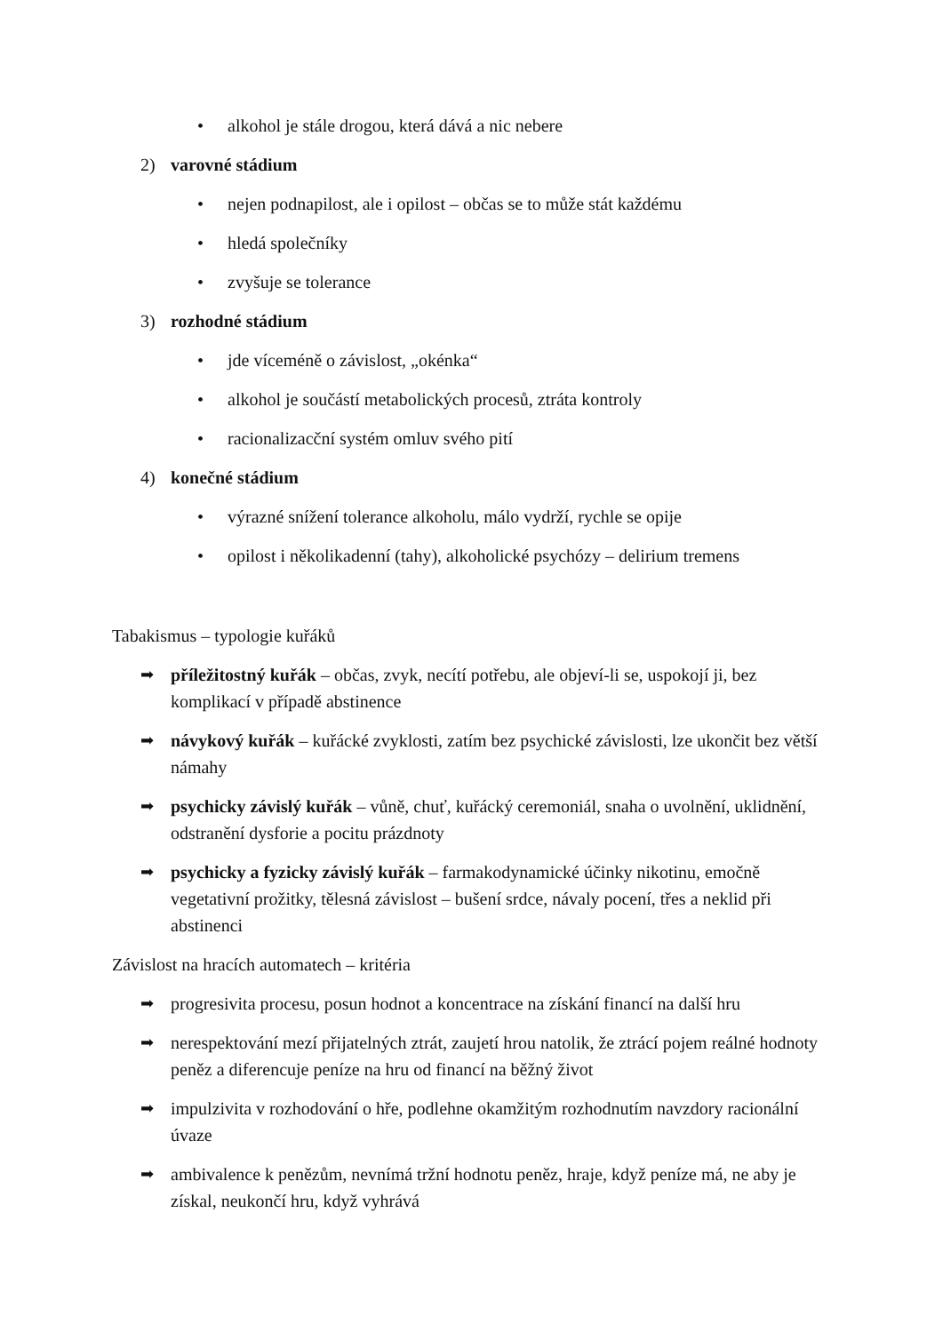• alkohol je stále drogou, která dává a nic nebere
2) varovné stádium
• nejen podnapilost, ale i opilost – občas se to může stát každému
• hledá společníky
• zvyšuje se tolerance
3) rozhodné stádium
• jde víceméně o závislost, „okénka“
• alkohol je součástí metabolických procesů, ztráta kontroly
• racionalizacční systém omluv svého pití
4) konečné stádium
• výrazné snížení tolerance alkoholu, málo vydrží, rychle se opije
• opilost i několikadenní (tahy), alkoholické psychózy – delirium tremens
Tabakismus – typologie kuřáků
➡ příležitostný kuřák – občas, zvyk, necítí potřebu, ale objeví-li se, uspokojí ji, bez komplikací v případě abstinence
➡ návykový kuřák – kuřácké zvyklosti, zatím bez psychické závislosti, lze ukončit bez větší námahy
➡ psychicky závislý kuřák – vůně, chuť, kuřácký ceremoniál, snaha o uvolnění, uklidnění, odstranění dysforie a pocitu prázdnoty
➡ psychicky a fyzicky závislý kuřák – farmakodynamické účinky nikotinu, emočně vegetativní prožitky, tělesná závislost – bušení srdce, návaly pocení, třes a neklid při abstinenci
Závislost na hracích automatech – kritéria
➡ progresivita procesu, posun hodnot a koncentrace na získání financí na další hru
➡ nerespektování mezí přijatelných ztrát, zaujetí hrou natolik, že ztrácí pojem reálné hodnoty peněz a diferencuje peníze na hru od financí na běžný život
➡ impulzivita v rozhodování o hře, podlehne okamžitým rozhodnutím navzdory racionální úvaze
➡ ambivalence k penězům, nevnímá tržní hodnotu peněz, hraje, když peníze má, ne aby je získal, neukončí hru, když vyhrává